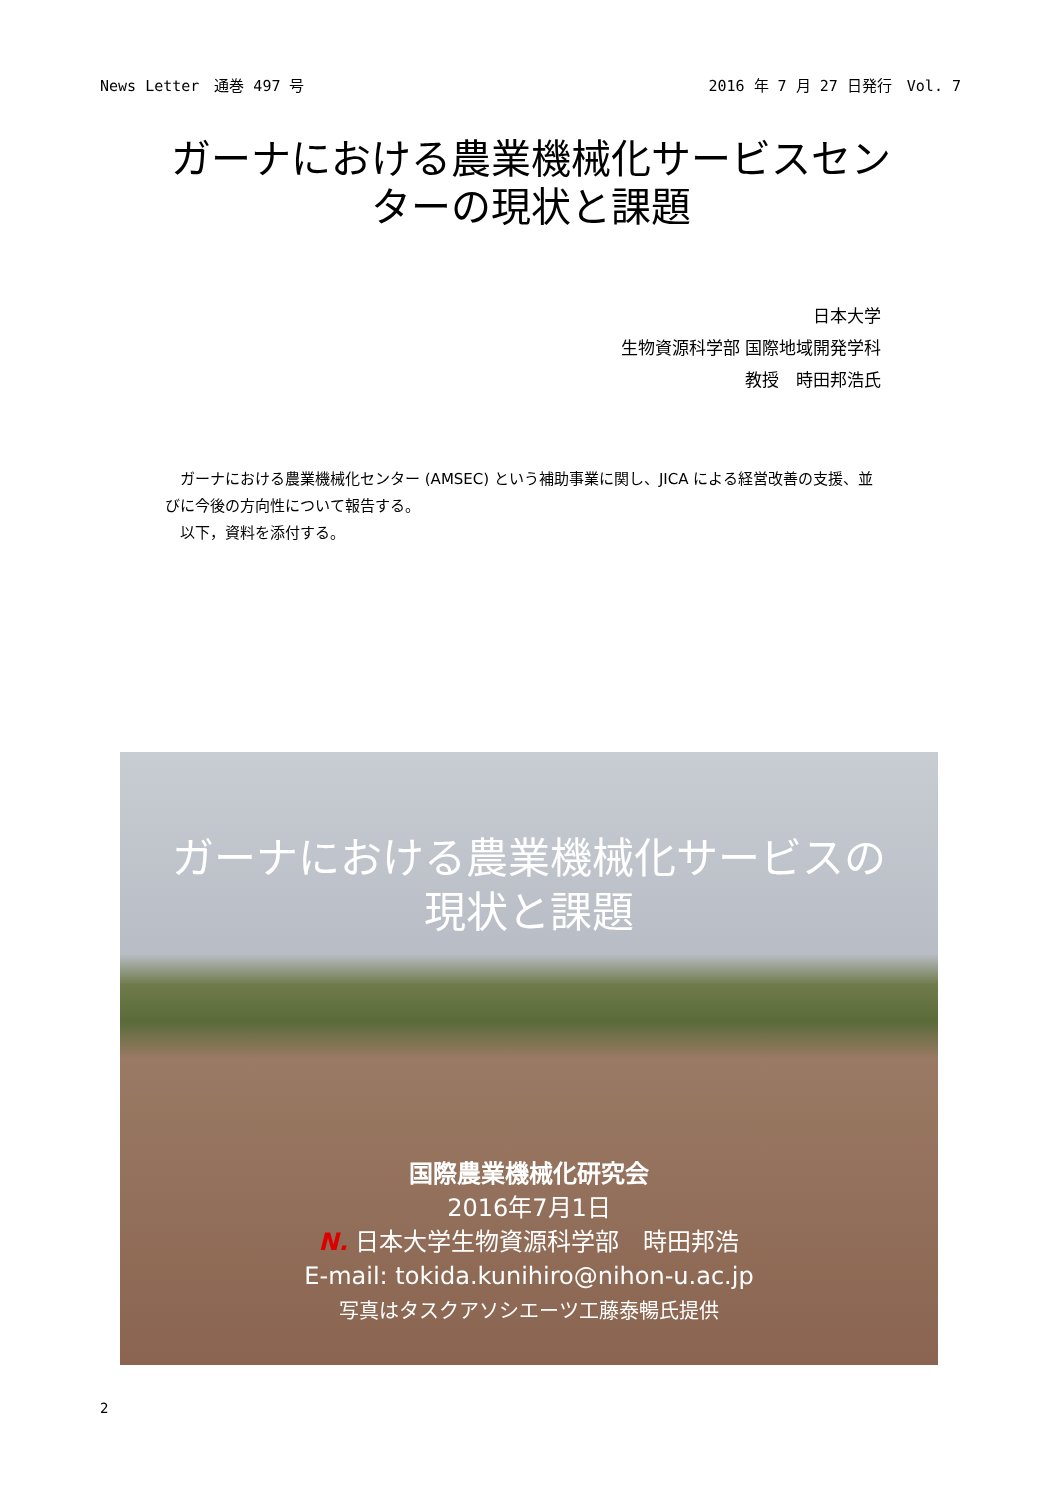News Letter　通巻 497 号 2016 年 7 月 27 日発行　Vol. 7
ガーナにおける農業機械化サービスセン
ターの現状と課題
日本大学
生物資源科学部 国際地域開発学科
教授　時田邦浩氏
　ガーナにおける農業機械化センター (AMSEC) という補助事業に関し、JICA による経営改善の支援、並びに今後の方向性について報告する。
　以下，資料を添付する。
ガーナにおける農業機械化サービスの
現状と課題
国際農業機械化研究会
2016年7月1日
N. 日本大学生物資源科学部　時田邦浩
E-mail: tokida.kunihiro@nihon-u.ac.jp
写真はタスクアソシエーツ工藤泰暢氏提供
2